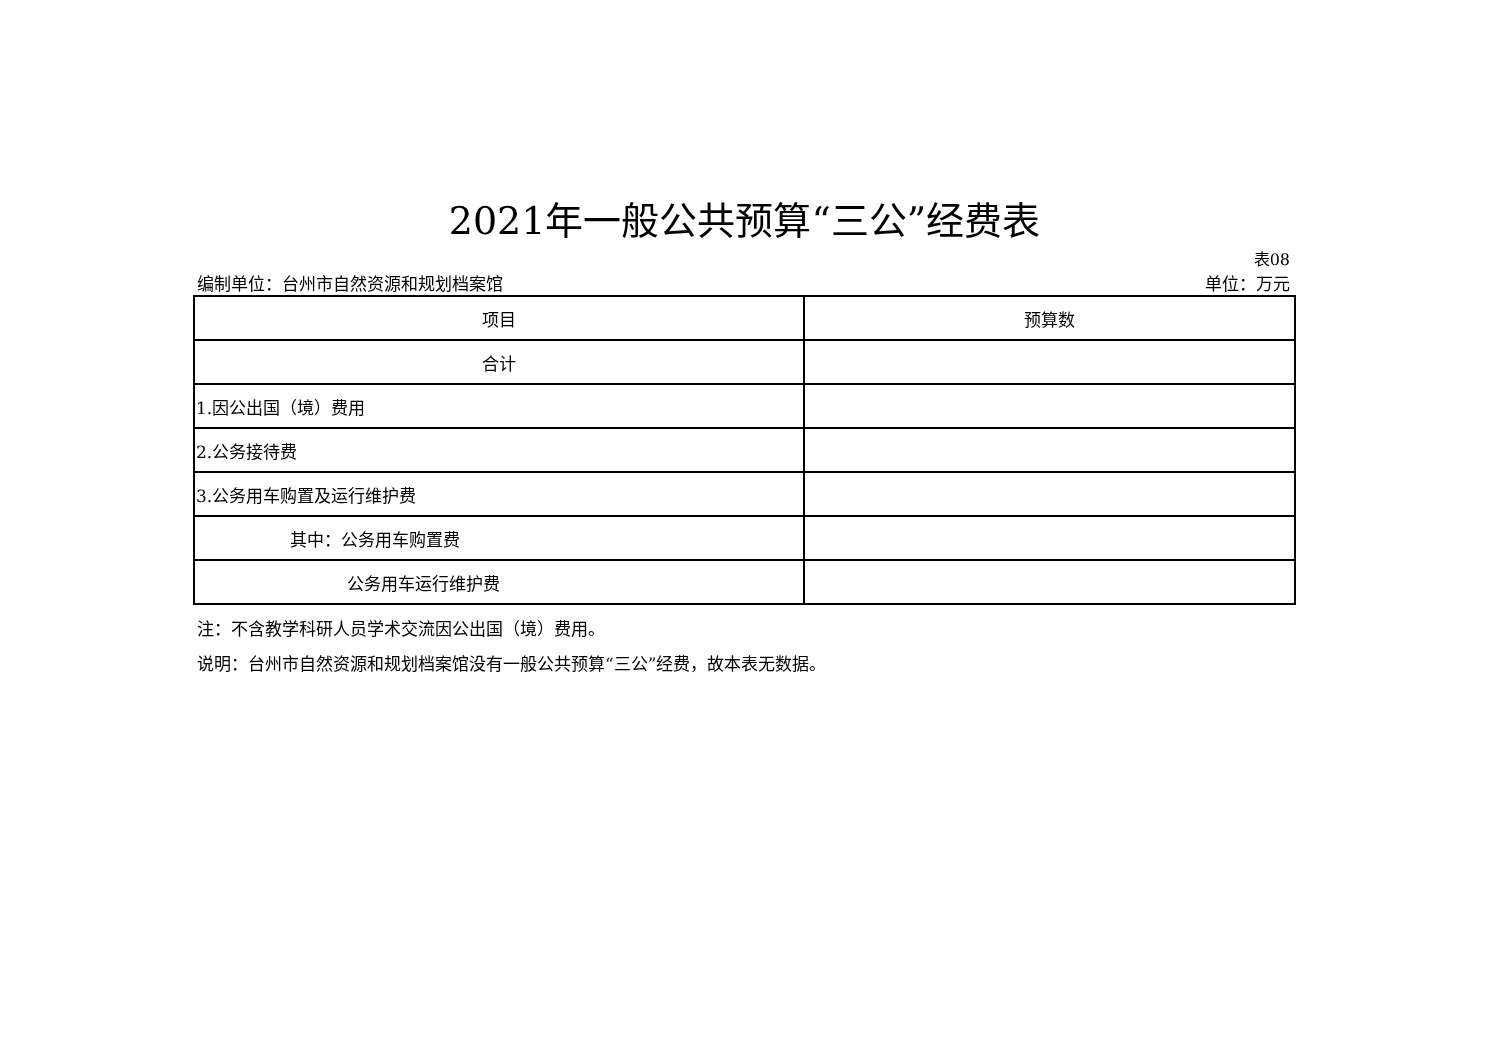2021年一般公共预算“三公”经费表
表08
编制单位：台州市自然资源和规划档案馆 单位：万元
| 项目 | 预算数 |
| --- | --- |
| 合计 | |
| 1.因公出国（境）费用 | |
| 2.公务接待费 | |
| 3.公务用车购置及运行维护费 | |
| 其中：公务用车购置费 | |
| 公务用车运行维护费 | |
注：不含教学科研人员学术交流因公出国（境）费用。
说明：台州市自然资源和规划档案馆没有一般公共预算“三公”经费，故本表无数据。